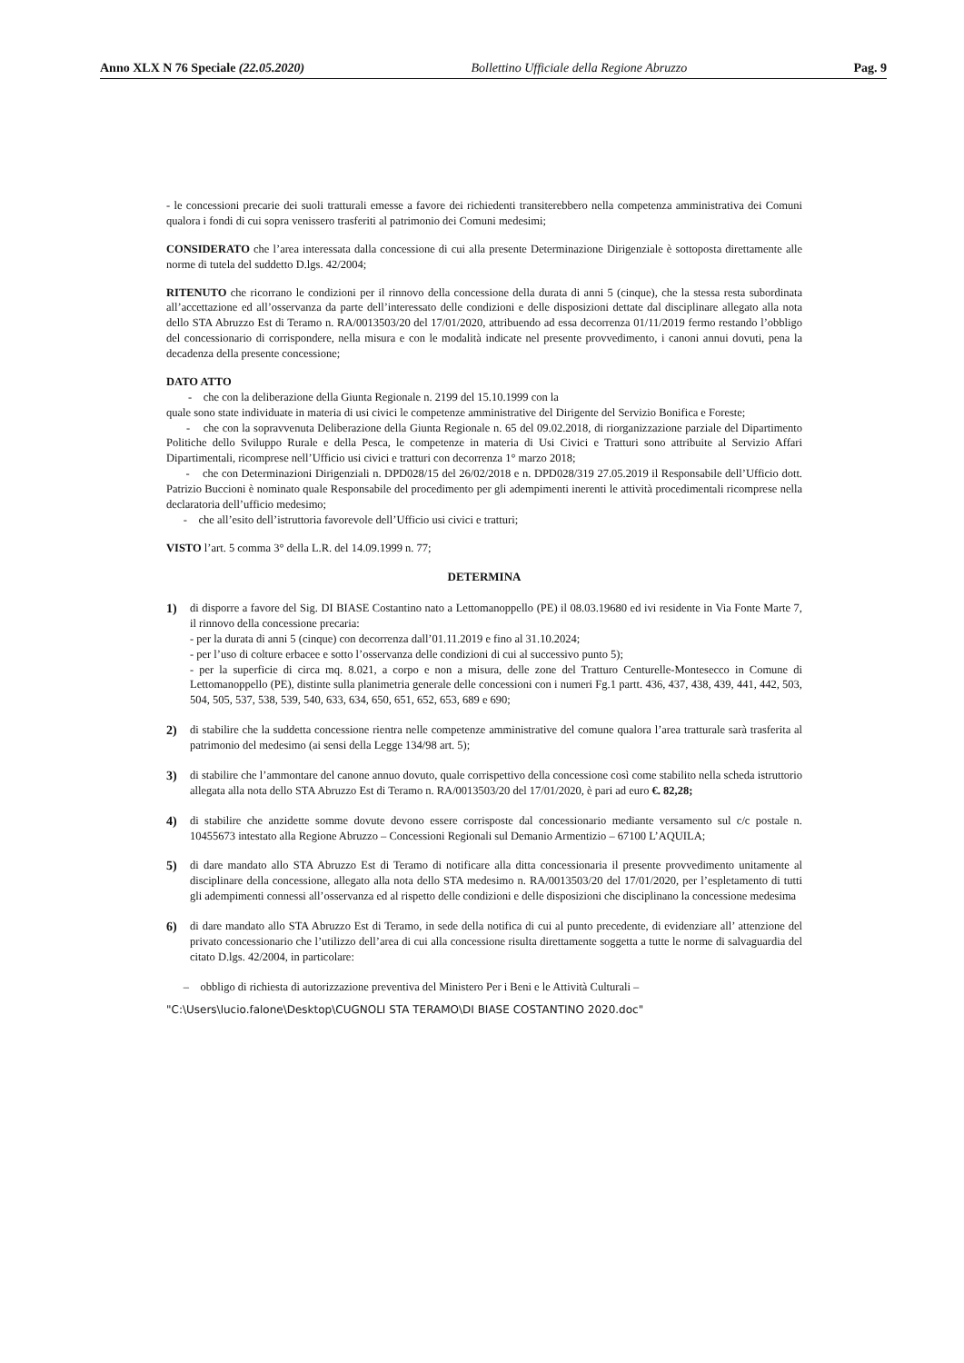Anno XLX N 76 Speciale (22.05.2020) Bollettino Ufficiale della Regione Abruzzo Pag. 9
- le concessioni precarie dei suoli tratturali emesse a favore dei richiedenti transiterebbero nella competenza amministrativa dei Comuni qualora i fondi di cui sopra venissero trasferiti al patrimonio dei Comuni medesimi;
CONSIDERATO che l’area interessata dalla concessione di cui alla presente Determinazione Dirigenziale è sottoposta direttamente alle norme di tutela del suddetto D.lgs. 42/2004;
RITENUTO che ricorrano le condizioni per il rinnovo della concessione della durata di anni 5 (cinque), che la stessa resta subordinata all’accettazione ed all’osservanza da parte dell’interessato delle condizioni e delle disposizioni dettate dal disciplinare allegato alla nota dello STA Abruzzo Est di Teramo n. RA/0013503/20 del 17/01/2020, attribuendo ad essa decorrenza 01/11/2019 fermo restando l’obbligo del concessionario di corrispondere, nella misura e con le modalità indicate nel presente provvedimento, i canoni annui dovuti, pena la decadenza della presente concessione;
DATO ATTO
- che con la deliberazione della Giunta Regionale n. 2199 del 15.10.1999 con la
quale sono state individuate in materia di usi civici le competenze amministrative del Dirigente del Servizio Bonifica e Foreste;
- che con la sopravvenuta Deliberazione della Giunta Regionale n. 65 del 09.02.2018, di riorganizzazione parziale del Dipartimento Politiche dello Sviluppo Rurale e della Pesca, le competenze in materia di Usi Civici e Tratturi sono attribuite al Servizio Affari Dipartimentali, ricomprese nell’Ufficio usi civici e tratturi con decorrenza 1° marzo 2018;
- che con Determinazioni Dirigenziali n. DPD028/15 del 26/02/2018 e n. DPD028/319 27.05.2019 il Responsabile dell’Ufficio dott. Patrizio Buccioni è nominato quale Responsabile del procedimento per gli adempimenti inerenti le attività procedimentali ricomprese nella declaratoria dell’ufficio medesimo;
- che all’esito dell’istruttoria favorevole dell’Ufficio usi civici e tratturi;
VISTO l’art. 5 comma 3° della L.R. del 14.09.1999 n. 77;
DETERMINA
1) di disporre a favore del Sig. DI BIASE Costantino nato a Lettomanoppello (PE) il 08.03.19680 ed ivi residente in Via Fonte Marte 7, il rinnovo della concessione precaria:
- per la durata di anni 5 (cinque) con decorrenza dall’01.11.2019 e fino al 31.10.2024;
- per l’uso di colture erbacee e sotto l’osservanza delle condizioni di cui al successivo punto 5);
- per la superficie di circa mq. 8.021, a corpo e non a misura, delle zone del Tratturo Centurelle-Montesecco in Comune di Lettomanoppello (PE), distinte sulla planimetria generale delle concessioni con i numeri Fg.1 partt. 436, 437, 438, 439, 441, 442, 503, 504, 505, 537, 538, 539, 540, 633, 634, 650, 651, 652, 653, 689 e 690;
2) di stabilire che la suddetta concessione rientra nelle competenze amministrative del comune qualora l’area tratturale sarà trasferita al patrimonio del medesimo (ai sensi della Legge 134/98 art. 5);
3) di stabilire che l’ammontare del canone annuo dovuto, quale corrispettivo della concessione così come stabilito nella scheda istruttorio allegata alla nota dello STA Abruzzo Est di Teramo n. RA/0013503/20 del 17/01/2020, è pari ad euro €. 82,28;
4) di stabilire che anzidette somme dovute devono essere corrisposte dal concessionario mediante versamento sul c/c postale n. 10455673 intestato alla Regione Abruzzo – Concessioni Regionali sul Demanio Armentizio – 67100 L’AQUILA;
5) di dare mandato allo STA Abruzzo Est di Teramo di notificare alla ditta concessionaria il presente provvedimento unitamente al disciplinare della concessione, allegato alla nota dello STA medesimo n. RA/0013503/20 del 17/01/2020, per l’espletamento di tutti gli adempimenti connessi all’osservanza ed al rispetto delle condizioni e delle disposizioni che disciplinano la concessione medesima
6) di dare mandato allo STA Abruzzo Est di Teramo, in sede della notifica di cui al punto precedente, di evidenziare all’ attenzione del privato concessionario che l’utilizzo dell’area di cui alla concessione risulta direttamente soggetta a tutte le norme di salvaguardia del citato D.lgs. 42/2004, in particolare:
– obbligo di richiesta di autorizzazione preventiva del Ministero Per i Beni e le Attività Culturali –
"C:\Users\lucio.falone\Desktop\CUGNOLI STA TERAMO\DI BIASE COSTANTINO 2020.doc"